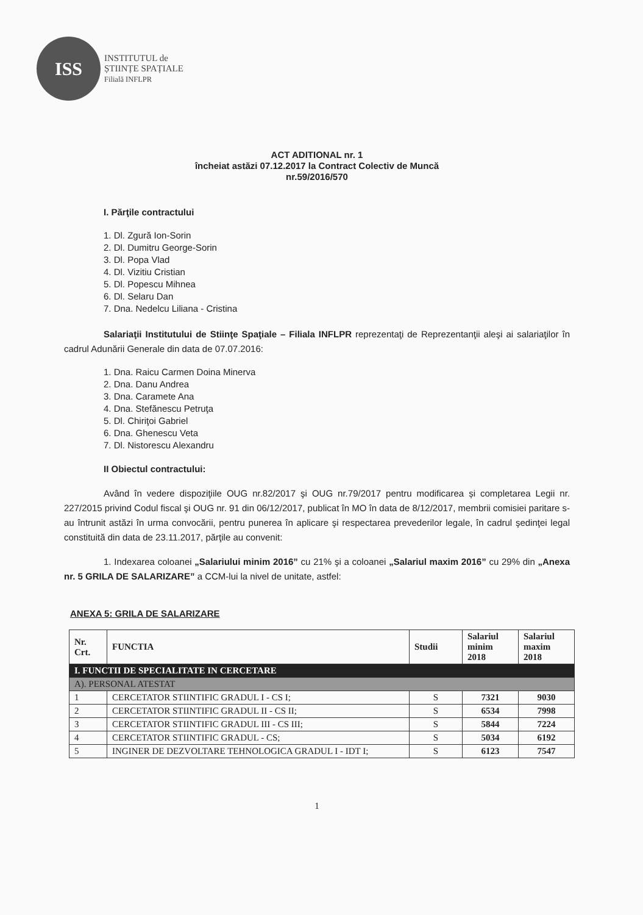ISS
INSTITUTUL de
ȘTIINȚE SPAȚIALE
Filială INFLPR
ACT ADITIONAL nr. 1
încheiat astăzi 07.12.2017 la Contract Colectiv de Muncă
nr.59/2016/570
I. Părţile contractului
1. Dl. Zgură Ion-Sorin
2. Dl. Dumitru George-Sorin
3. Dl. Popa Vlad
4. Dl. Vizitiu Cristian
5. Dl. Popescu Mihnea
6. Dl. Selaru Dan
7. Dna. Nedelcu Liliana - Cristina
Salariaţii Institutului de Stiinţe Spaţiale – Filiala INFLPR reprezentaţi de Reprezentanţii aleşi ai salariaţilor în cadrul Adunării Generale din data de 07.07.2016:
1. Dna. Raicu Carmen Doina Minerva
2. Dna. Danu Andrea
3. Dna. Caramete Ana
4. Dna. Stefănescu Petruţa
5. Dl. Chiriţoi Gabriel
6. Dna. Ghenescu Veta
7. Dl. Nistorescu Alexandru
II Obiectul contractului:
Având în vedere dispoziţiile OUG nr.82/2017 şi OUG nr.79/2017 pentru modificarea și completarea Legii nr. 227/2015 privind Codul fiscal şi OUG nr. 91 din 06/12/2017, publicat în MO în data de 8/12/2017, membrii comisiei paritare s-au întrunit astăzi în urma convocării, pentru punerea în aplicare şi respectarea prevederilor legale, în cadrul şedinţei legal constituită din data de 23.11.2017, părţile au convenit:
1. Indexarea coloanei „Salariului minim 2016” cu 21% şi a coloanei „Salariul maxim 2016” cu 29% din „Anexa nr. 5 GRILA DE SALARIZARE” a CCM-lui la nivel de unitate, astfel:
ANEXA 5: GRILA DE SALARIZARE
| Nr. Crt. | FUNCTIA | Studii | Salariul minim 2018 | Salariul maxim 2018 |
| --- | --- | --- | --- | --- |
| I. FUNCTII DE SPECIALITATE IN CERCETARE | | | | |
| A). PERSONAL ATESTAT | | | | |
| 1 | CERCETATOR STIINTIFIC GRADUL I - CS I; | S | 7321 | 9030 |
| 2 | CERCETATOR STIINTIFIC GRADUL II - CS II; | S | 6534 | 7998 |
| 3 | CERCETATOR STIINTIFIC GRADUL III - CS III; | S | 5844 | 7224 |
| 4 | CERCETATOR STIINTIFIC GRADUL - CS; | S | 5034 | 6192 |
| 5 | INGINER DE DEZVOLTARE TEHNOLOGICA GRADUL I - IDT I; | S | 6123 | 7547 |
1